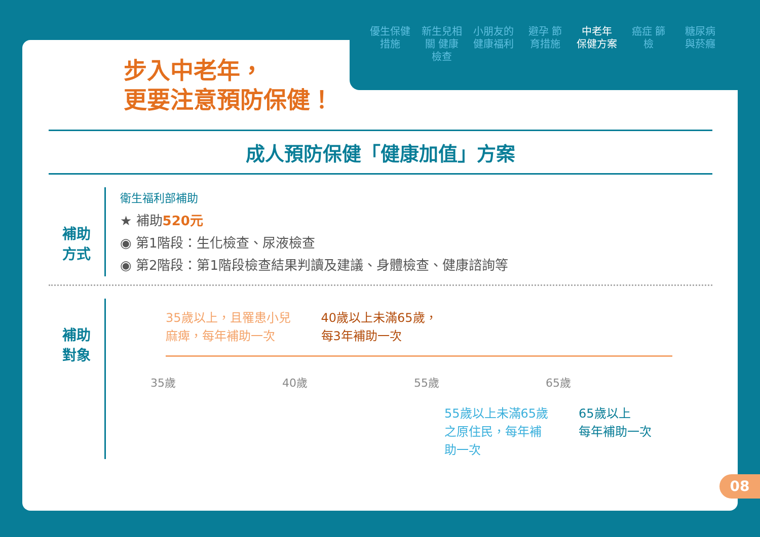優生保健 措施
新生兒相關 健康檢查
小朋友的 健康福利
避孕 節育措施
中老年 保健方案
癌症 篩檢
糖尿病 與菸癮
步入中老年，
更要注意預防保健！
成人預防保健「健康加值」方案
補助
方式
衛生福利部補助
★ 補助520元
◉ 第1階段：生化檢查、尿液檢查
◉ 第2階段：第1階段檢查結果判讀及建議、身體檢查、健康諮詢等
補助
對象
35歲以上，且罹患小兒
麻痺，每年補助一次
40歲以上未滿65歲，
每3年補助一次
35歲 40歲 55歲 65歲
55歲以上未滿65歲
之原住民，每年補
助一次
65歲以上
每年補助一次
08